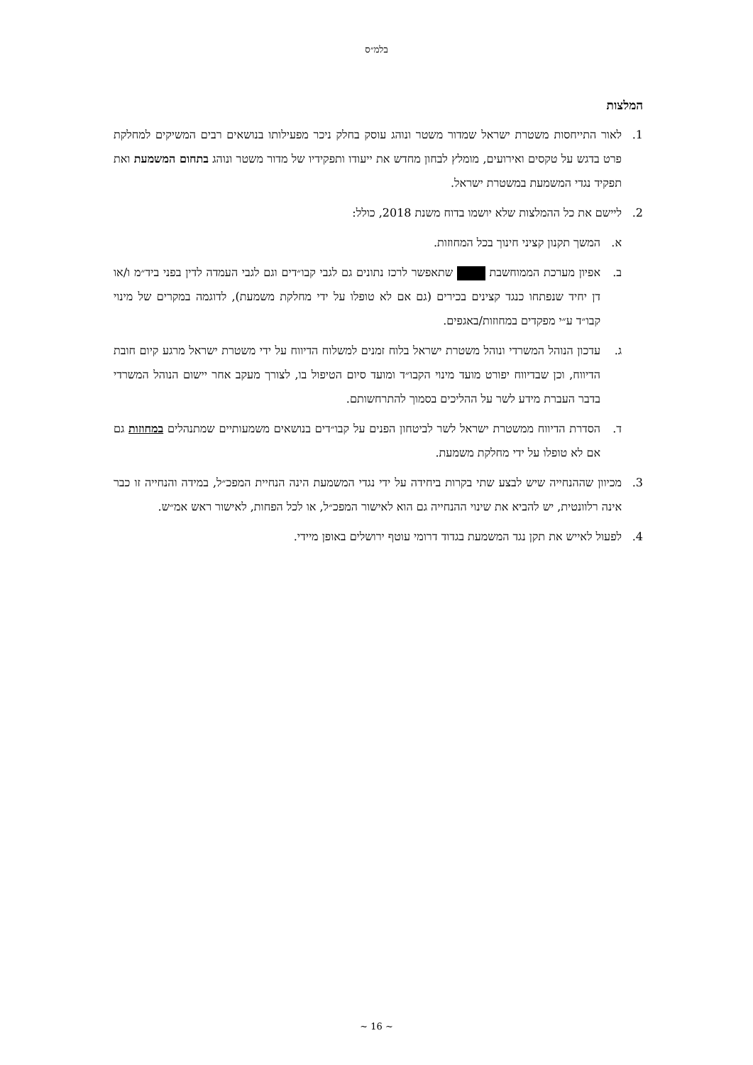בלמ״ס
המלצות
1. לאור התייחסות משטרת ישראל שמדור משטר ונוהג עוסק בחלק ניכר מפעילותו בנושאים רבים המשיקים למחלקת פרט בדגש על טקסים ואירועים, מומלץ לבחון מחדש את ייעודו ותפקידיו של מדור משטר ונוהג בתחום המשמעת ואת תפקיד נגדי המשמעת במשטרת ישראל.
2. ליישם את כל ההמלצות שלא יושמו בדוח משנת 2018, כולל:
א. המשך תקנון קציני חינוך בכל המחוזות.
ב. אפיון מערכת הממוחשבת שתאפשר לרכז נתונים גם לגבי קבו״דים וגם לגבי העמדה לדין בפני ביד״מ ו/או דן יחיד שנפתחו כנגד קצינים בכירים (גם אם לא טופלו על ידי מחלקת משמעת), לדוגמה במקרים של מינוי קבו״ד ע״י מפקדים במחוזות/באגפים.
ג. עדכון הנוהל המשרדי ונוהל משטרת ישראל בלוח זמנים למשלוח הדיווח על ידי משטרת ישראל מרגע קיום חובת הדיווח, וכן שבדיווח יפורט מועד מינוי הקבו״ד ומועד סיום הטיפול בו, לצורך מעקב אחר יישום הנוהל המשרדי בדבר העברת מידע לשר על ההליכים בסמוך להתרחשותם.
ד. הסדרת הדיווח ממשטרת ישראל לשר לביטחון הפנים על קבו״דים בנושאים משמעותיים שמתנהלים במחוזות גם אם לא טופלו על ידי מחלקת משמעת.
3. מכיוון שההנחייה שיש לבצע שתי בקרות ביחידה על ידי נגדי המשמעת הינה הנחיית המפכ״ל, במידה והנחייה זו כבר אינה רלוונטית, יש להביא את שינוי ההנחייה גם הוא לאישור המפכ״ל, או לכל הפחות, לאישור ראש אמ״ש.
4. לפעול לאייש את תקן נגד המשמעת בגדוד דרומי עוטף ירושלים באופן מיידי.
~ 16 ~